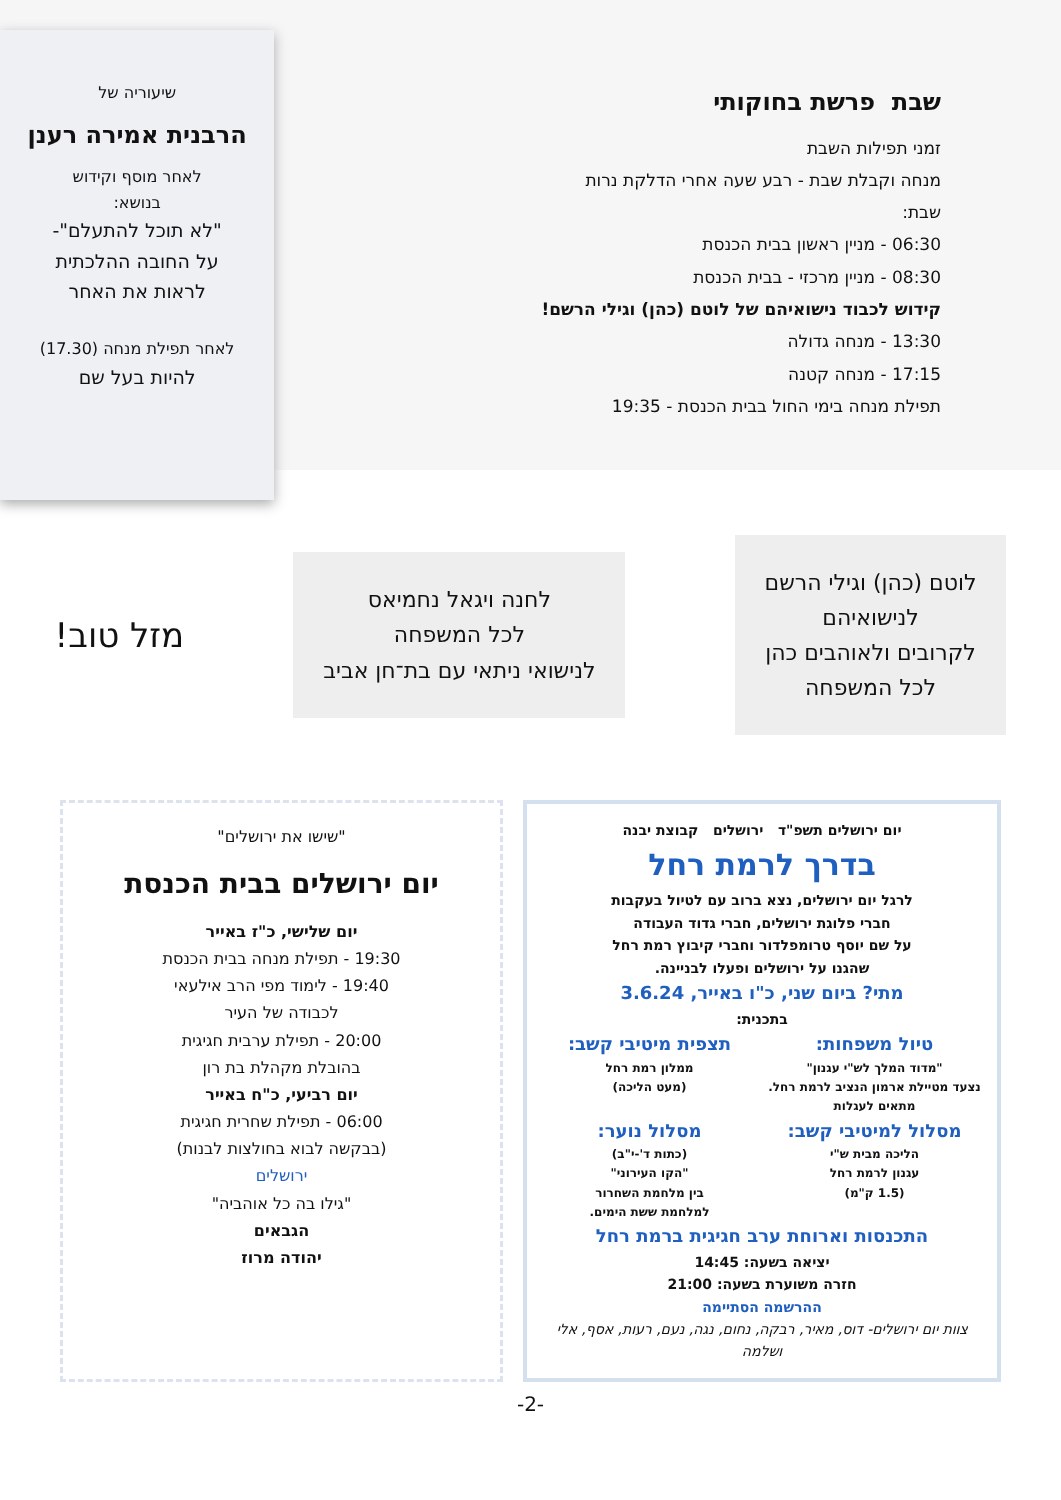שבת פרשת בחוקותי
זמני תפילות השבת
מנחה וקבלת שבת - רבע שעה אחרי הדלקת נרות
שבת:
06:30 - מניין ראשון בבית הכנסת
08:30 - מניין מרכזי - בבית הכנסת
קידוש לכבוד נישואיהם של לוטם (כהן) וגילי הרשם!
13:30 - מנחה גדולה
17:15 - מנחה קטנה
תפילת מנחה בימי החול בבית הכנסת - 19:35
שיעוריה של
הרבנית אמירה רענן
לאחר מוסף וקידוש
בנושא:
"לא תוכל להתעלם"-
על החובה ההלכתית
לראות את האחר
לאחר תפילת מנחה (17.30)
להיות בעל שם
לוטם (כהן) וגילי הרשם
לנישואיהם
לקרובים ולאוהבים כהן
לכל המשפחה
לחנה ויגאל נחמיאס
לכל המשפחה
לנישואי ניתאי עם בת־חן אביב
מזל טוב!
יום ירושלים תשפ"ד ירושלים קבוצת יבנה
בדרך לרמת רחל
לרגל יום ירושלים, נצא ברוב עם לטיול בעקבות
חברי פלוגת ירושלים, חברי גדוד העבודה
על שם יוסף טרומפלדור וחברי קיבוץ רמת רחל
שהגנו על ירושלים ופעלו לבניינה.
מתי? ביום שני, כ"ו באייר, 3.6.24
בתכנית:
טיול משפחות:
"מדוד המלך לש"י עגנון"
נצעד מטיילת ארמון הנציב לרמת רחל.
מתאים לעגלות
תצפית מיטיבי קשב:
ממלון רמת רחל
(מעט הליכה)
מסלול למיטיבי קשב:
הליכה מבית ש"י
עגנון לרמת רחל
(1.5 ק"מ)
מסלול נוער:
(כתות ד'-י"ב)
"הקו העירוני"
בין מלחמת השחרור
למלחמת ששת הימים.
התכנסות וארוחת ערב חגיגית ברמת רחל
יציאה בשעה: 14:45
חזרה משוערת בשעה: 21:00
ההרשמה הסתיימה
צוות יום ירושלים- דוס, מאיר, רבקה, נחום, נגה, נעם, רעות, אסף, אלי ושלמה
"שישו את ירושלים"
יום ירושלים בבית הכנסת
יום שלישי, כ"ז באייר
19:30 - תפילת מנחה בבית הכנסת
19:40 - לימוד מפי הרב אילעאי
לכבודה של העיר
20:00 - תפילת ערבית חגיגית
בהובלת מקהלת בת רון
יום רביעי, כ"ח באייר
06:00 - תפילת שחרית חגיגית
(בבקשה לבוא בחולצות לבנות)
ירושלים
"גילו בה כל אוהביה"
הגבאים
יהודה מרוז
-2-